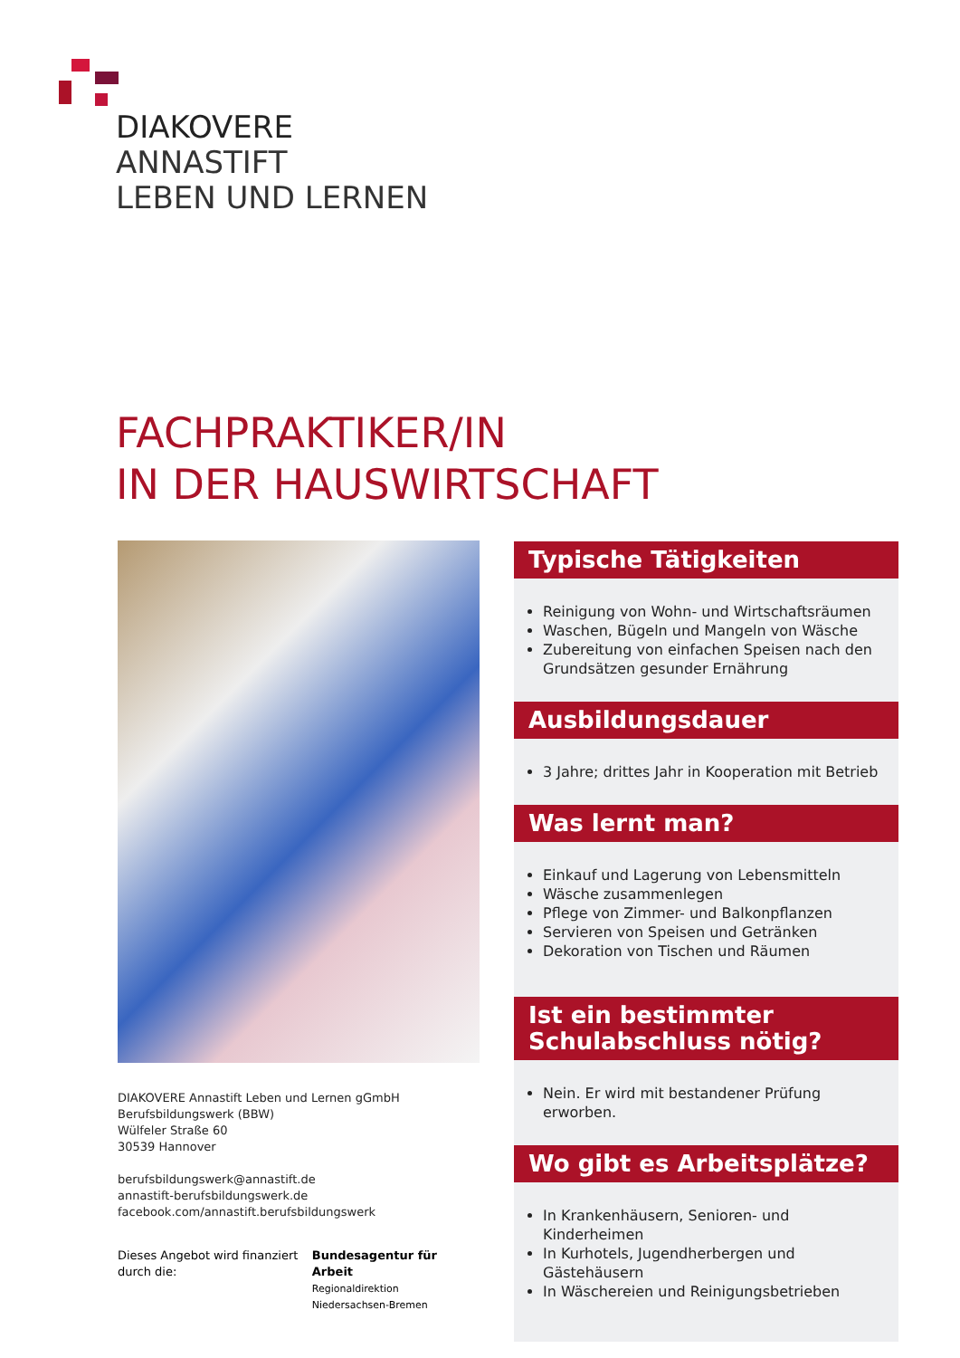DIAKOVERE
ANNASTIFT
LEBEN UND LERNEN
FACHPRAKTIKER/IN
IN DER HAUSWIRTSCHAFT
DIAKOVERE Annastift Leben und Lernen gGmbH
Berufsbildungswerk (BBW)
Wülfeler Straße 60
30539 Hannover
berufsbildungswerk@annastift.de
annastift-berufsbildungswerk.de
facebook.com/annastift.berufsbildungswerk
Dieses Angebot wird finanziert durch die:
Bundesagentur für Arbeit
Regionaldirektion
Niedersachsen-Bremen
Typische Tätigkeiten
Reinigung von Wohn- und Wirtschaftsräumen
Waschen, Bügeln und Mangeln von Wäsche
Zubereitung von einfachen Speisen nach den Grundsätzen gesunder Ernährung
Ausbildungsdauer
3 Jahre; drittes Jahr in Kooperation mit Betrieb
Was lernt man?
Einkauf und Lagerung von Lebensmitteln
Wäsche zusammenlegen
Pflege von Zimmer- und Balkonpflanzen
Servieren von Speisen und Getränken
Dekoration von Tischen und Räumen
Ist ein bestimmter
Schulabschluss nötig?
Nein. Er wird mit bestandener Prüfung erworben.
Wo gibt es Arbeitsplätze?
In Krankenhäusern, Senioren- und Kinderheimen
In Kurhotels, Jugendherbergen und Gästehäusern
In Wäschereien und Reinigungsbetrieben